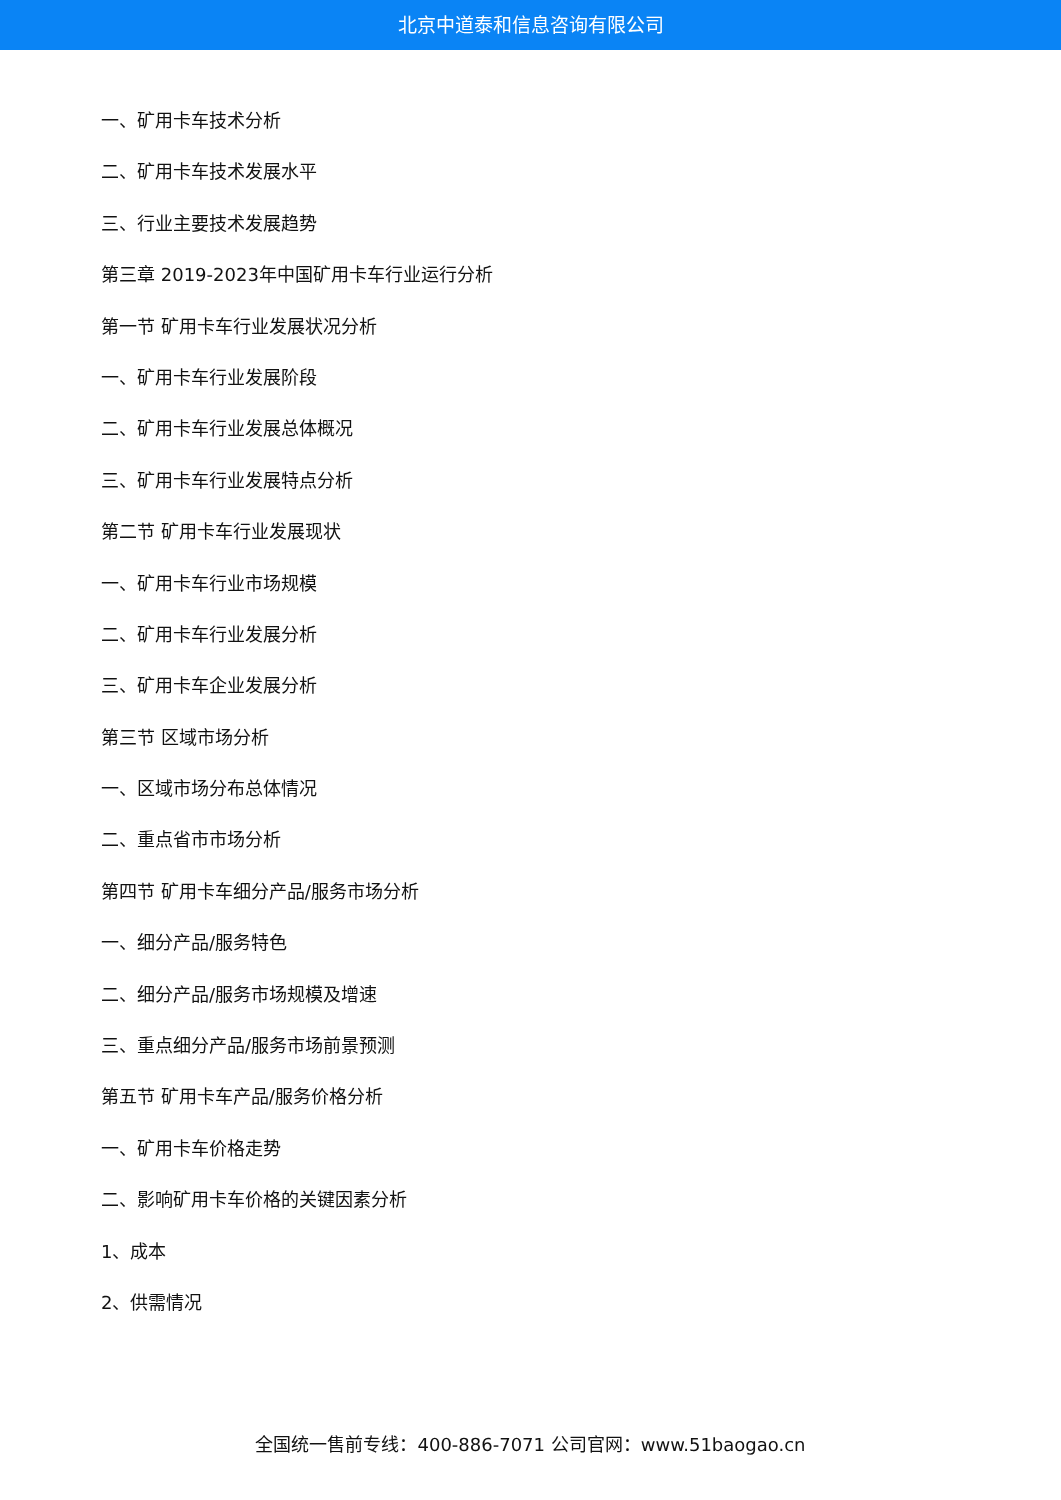北京中道泰和信息咨询有限公司
一、矿用卡车技术分析
二、矿用卡车技术发展水平
三、行业主要技术发展趋势
第三章 2019-2023年中国矿用卡车行业运行分析
第一节 矿用卡车行业发展状况分析
一、矿用卡车行业发展阶段
二、矿用卡车行业发展总体概况
三、矿用卡车行业发展特点分析
第二节 矿用卡车行业发展现状
一、矿用卡车行业市场规模
二、矿用卡车行业发展分析
三、矿用卡车企业发展分析
第三节 区域市场分析
一、区域市场分布总体情况
二、重点省市市场分析
第四节 矿用卡车细分产品/服务市场分析
一、细分产品/服务特色
二、细分产品/服务市场规模及增速
三、重点细分产品/服务市场前景预测
第五节 矿用卡车产品/服务价格分析
一、矿用卡车价格走势
二、影响矿用卡车价格的关键因素分析
1、成本
2、供需情况
全国统一售前专线：400-886-7071 公司官网：www.51baogao.cn